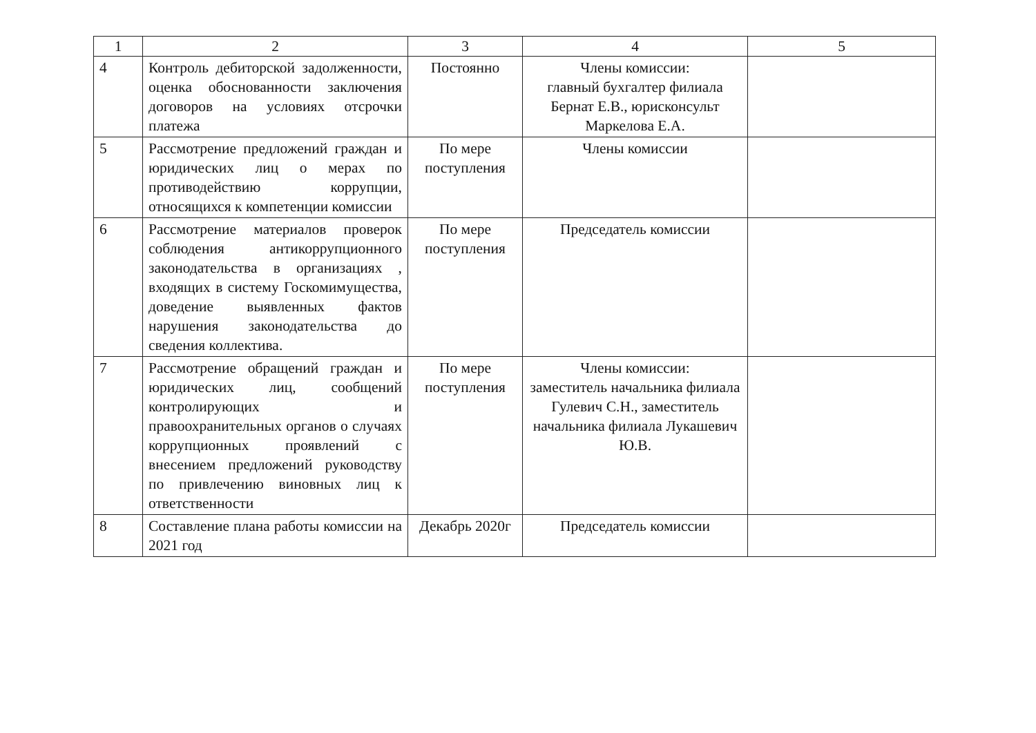| 1 | 2 | 3 | 4 | 5 |
| --- | --- | --- | --- | --- |
| 4 | Контроль дебиторской задолженности, оценка обоснованности заключения договоров на условиях отсрочки платежа | Постоянно | Члены комиссии: главный бухгалтер филиала Бернат Е.В., юрисконсульт Маркелова Е.А. | |
| 5 | Рассмотрение предложений граждан и юридических лиц о мерах по противодействию коррупции, относящихся к компетенции комиссии | По мере поступления | Члены комиссии | |
| 6 | Рассмотрение материалов проверок соблюдения антикоррупционного законодательства в организациях , входящих в систему Госкомимущества, доведение выявленных фактов нарушения законодательства до сведения коллектива. | По мере поступления | Председатель комиссии | |
| 7 | Рассмотрение обращений граждан и юридических лиц, сообщений контролирующих и правоохранительных органов о случаях коррупционных проявлений с внесением предложений руководству по привлечению виновных лиц к ответственности | По мере поступления | Члены комиссии: заместитель начальника филиала Гулевич С.Н., заместитель начальника филиала Лукашевич Ю.В. | |
| 8 | Составление плана работы комиссии на 2021 год | Декабрь 2020г | Председатель комиссии | |